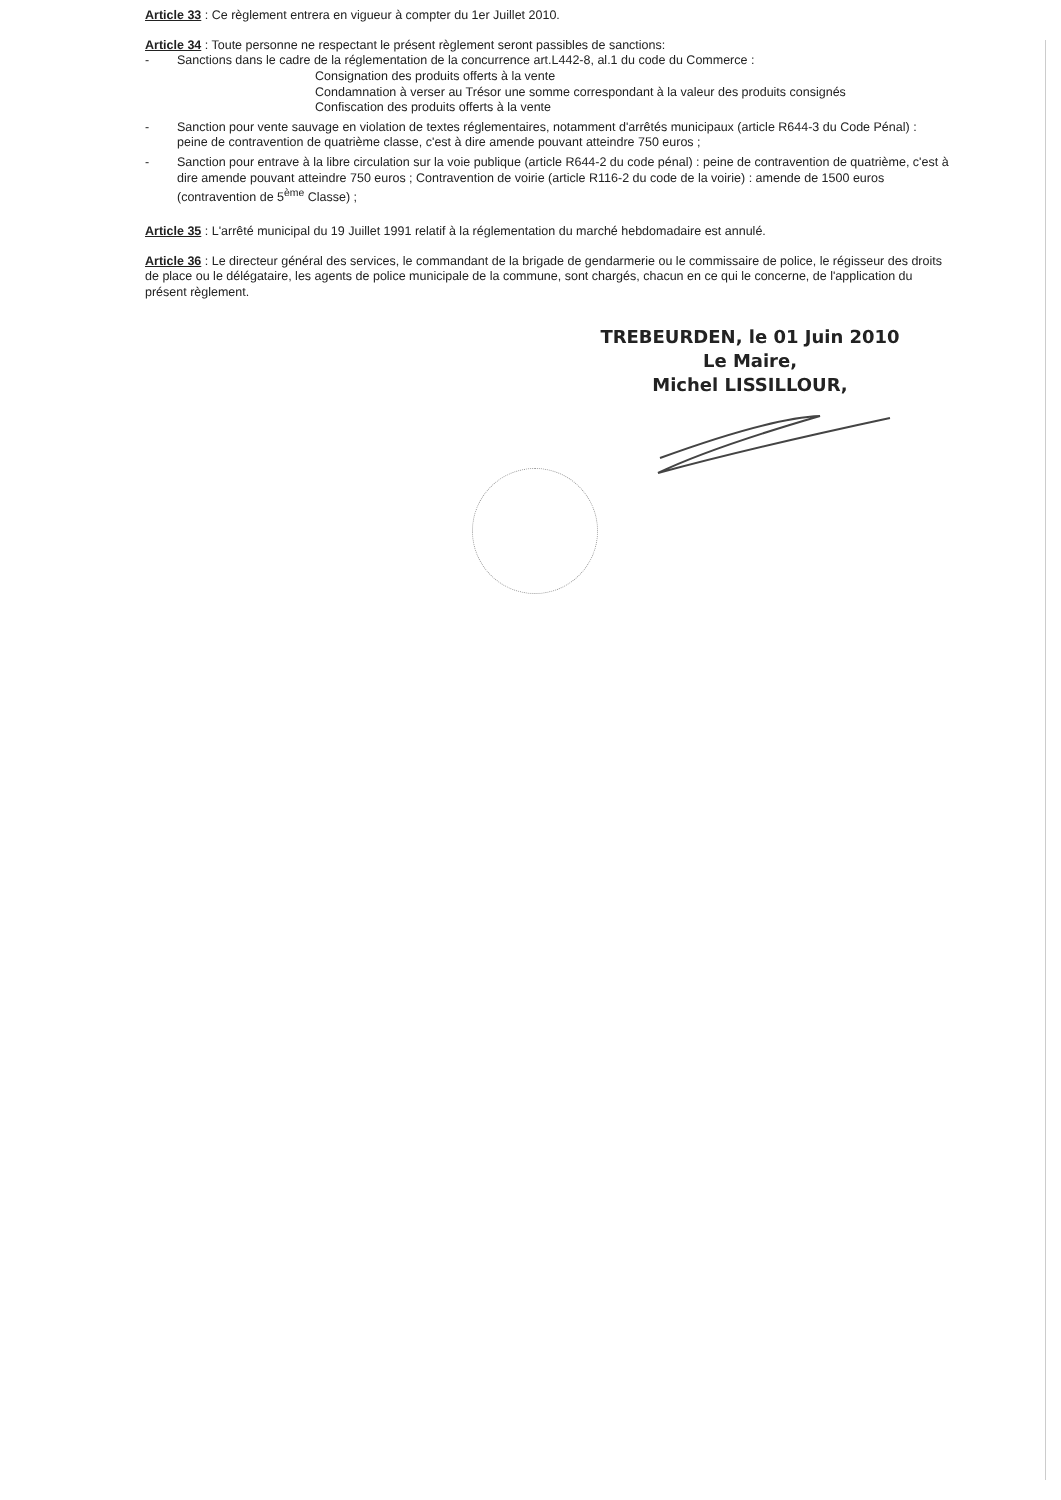Article 33 : Ce règlement entrera en vigueur à compter du 1er Juillet 2010.
Article 34 : Toute personne ne respectant le présent règlement seront passibles de sanctions:
- Sanctions dans le cadre de la réglementation de la concurrence art.L442-8, al.1 du code du Commerce :
Consignation des produits offerts à la vente
Condamnation à verser au Trésor une somme correspondant à la valeur des produits consignés
Confiscation des produits offerts à la vente
- Sanction pour vente sauvage en violation de textes réglementaires, notamment d'arrêtés municipaux (article R644-3 du Code Pénal) : peine de contravention de quatrième classe, c'est à dire amende pouvant atteindre 750 euros ;
- Sanction pour entrave à la libre circulation sur la voie publique (article R644-2 du code pénal) : peine de contravention de quatrième, c'est à dire amende pouvant atteindre 750 euros ; Contravention de voirie (article R116-2 du code de la voirie) : amende de 1500 euros (contravention de 5<sup>ème</sup> Classe) ;
Article 35 : L'arrêté municipal du 19 Juillet 1991 relatif à la réglementation du marché hebdomadaire est annulé.
Article 36 : Le directeur général des services, le commandant de la brigade de gendarmerie ou le commissaire de police, le régisseur des droits de place ou le délégataire, les agents de police municipale de la commune, sont chargés, chacun en ce qui le concerne, de l'application du présent règlement.
TREBEURDEN, le 01 Juin 2010
Le Maire,
Michel LISSILLOUR,